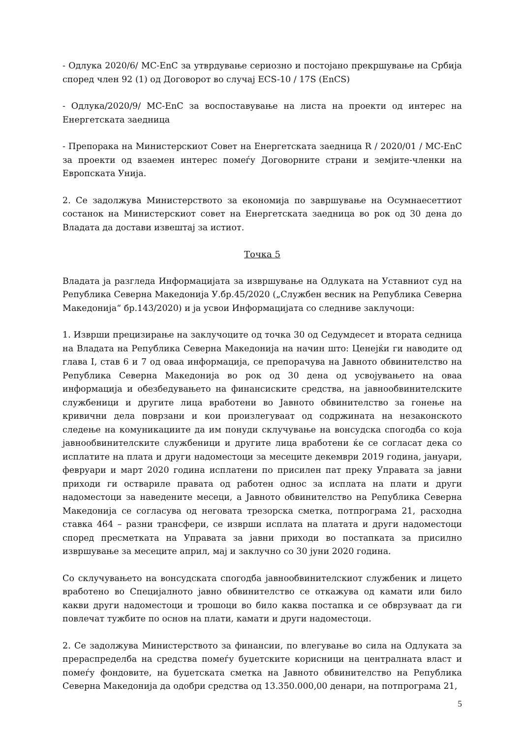- Одлука 2020/6/ MC-EnC за утврдување сериозно и постојано прекршување на Србија според член 92 (1) од Договорот во случај ECS-10 / 17S (EnCS)
- Одлука/2020/9/ MC-EnC за воспоставување на листа на проекти од интерес на Енергетската заедница
- Препорака на Министерскиот Совет на Енергетската заедница R / 2020/01 / MC-EnC за проекти од взаемен интерес помеѓу Договорните страни и земјите-членки на Европската Унија.
2. Се задолжува Министерството за економија по завршување на Осумнаесеттиот состанок на Министерскиот совет на Енергетската заедница во рок од 30 дена до Владата да достави извештај за истиот.
Точка 5
Владата ја разгледа Информацијата за извршување на Одлуката на Уставниот суд на Република Северна Македонија У.бр.45/2020 („Службен весник на Република Северна Македонија“ бр.143/2020) и ја усвои Информацијата со следниве заклучоци:
1. Изврши прецизирање на заклучоците од точка 30 од Седумдесет и втората седница на Владата на Република Северна Македонија на начин што: Ценејќи ги наводите од глава I, став 6 и 7 од оваа информација, се препорачува на Јавното обвинителство на Република Северна Македонија во рок од 30 дена од усвојувањето на оваа информација и обезбедувањето на финансиските средства, на јавнообвинителските службеници и другите лица вработени во Јавното обвинителство за гонење на кривични дела поврзани и кои произлегуваат од содржината на незаконското следење на комуникациите да им понуди склучување на вонсудска спогодба со која јавнообвинителските службеници и другите лица вработени ќе се согласат дека со исплатите на плата и други надоместоци за месеците декември 2019 година, јануари, февруари и март 2020 година исплатени по присилен пат преку Управата за јавни приходи ги оствариле правата од работен однос за исплата на плати и други надоместоци за наведените месеци, а Јавното обвинителство на Република Северна Македонија се согласува од неговата трезорска сметка, потпрограма 21, расходна ставка 464 – разни трансфери, се изврши исплата на платата и други надоместоци според пресметката на Управата за јавни приходи во постапката за присилно извршување за месеците април, мај и заклучно со 30 јуни 2020 година.
Со склучувањето на вонсудската спогодба јавнообвинителскиот службеник и лицето вработено во Специјалното јавно обвинителство се откажува од камати или било какви други надоместоци и трошоци во било каква постапка и се обврзуваат да ги повлечат тужбите по основ на плати, камати и други надоместоци.
2. Се задолжува Министерството за финансии, по влегување во сила на Одлуката за прераспределба на средства помеѓу буџетските корисници на централната власт и помеѓу фондовите, на буџетската сметка на Јавното обвинителство на Република Северна Македонија да одобри средства од 13.350.000,00 денари, на потпрограма 21,
5